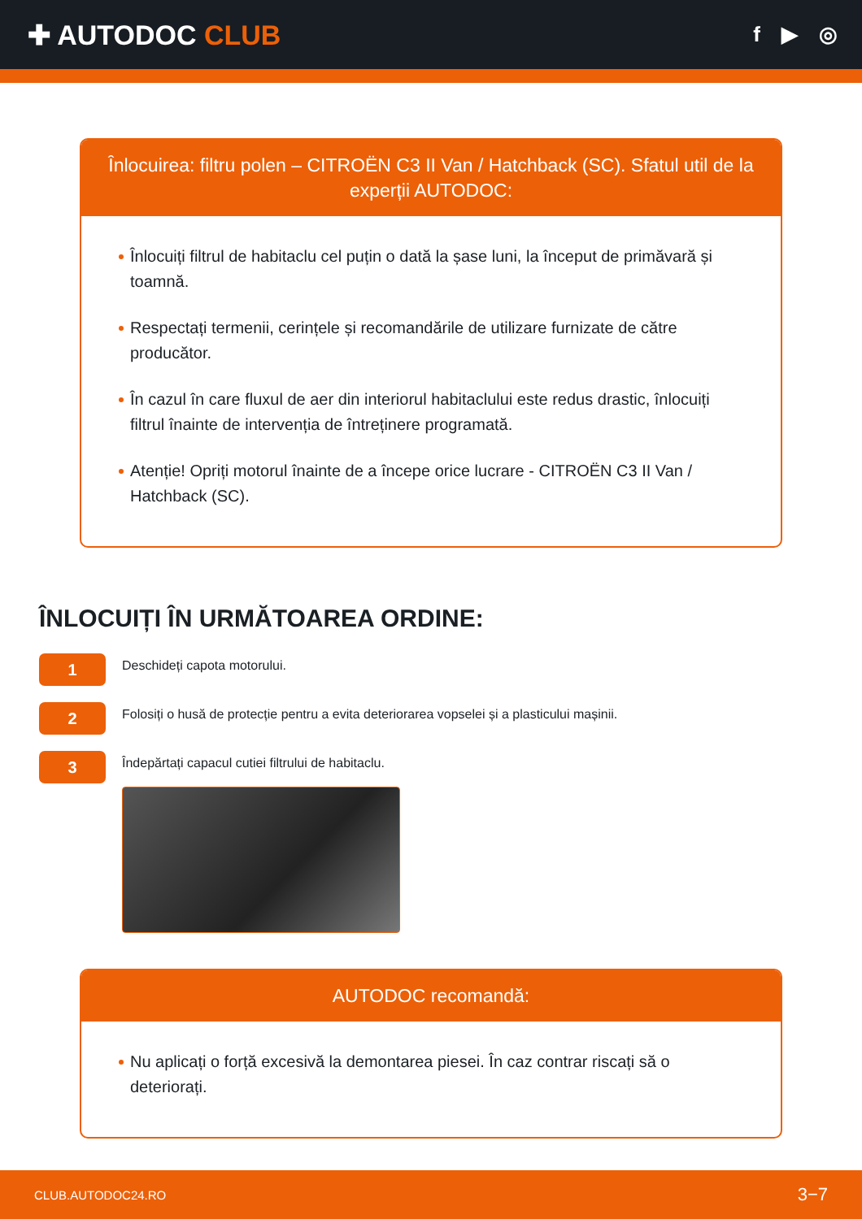✚ AUTODOC CLUB
f ▶ ◎
Înlocuirea: filtru polen – CITROËN C3 II Van / Hatchback (SC). Sfatul util de la experții AUTODOC:
Înlocuiți filtrul de habitaclu cel puțin o dată la șase luni, la început de primăvară și toamnă.
Respectați termenii, cerințele și recomandările de utilizare furnizate de către producător.
În cazul în care fluxul de aer din interiorul habitaclului este redus drastic, înlocuiți filtrul înainte de intervenția de întreținere programată.
Atenție! Opriți motorul înainte de a începe orice lucrare - CITROËN C3 II Van / Hatchback (SC).
ÎNLOCUIȚI ÎN URMĂTOAREA ORDINE:
1
Deschideți capota motorului.
2
Folosiți o husă de protecție pentru a evita deteriorarea vopselei și a plasticului mașinii.
3
Îndepărtați capacul cutiei filtrului de habitaclu.
AUTODOC recomandă:
Nu aplicați o forță excesivă la demontarea piesei. În caz contrar riscați să o deteriorați.
CLUB.AUTODOC24.RO 3−7